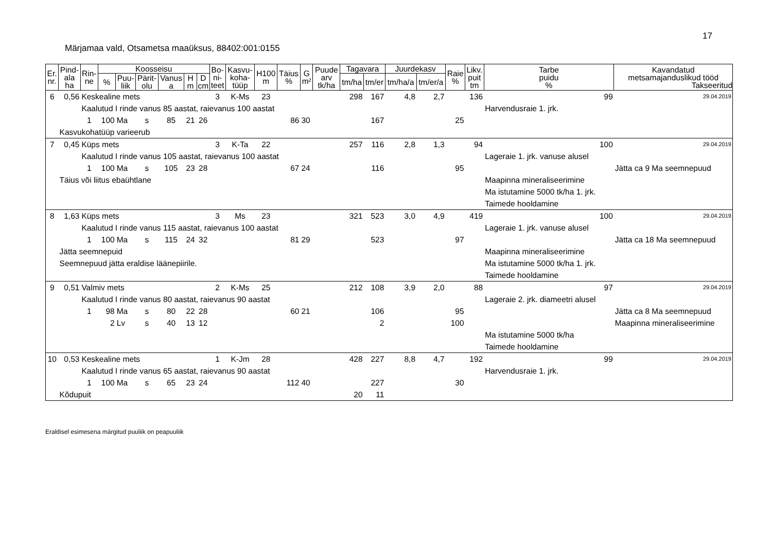17
Märjamaa vald, Otsametsa maaüksus, 88402:001:0155
| Er. nr. | Pind- ala ha | Rin- ne | Koosseisu | | | | | | Bo- ni- teet | Kasvu- koha- tüüp | H100 m | Täius % | G m² | Puude arv tk/ha | Tagavara | | Juurdekasv | | Raie % | Likv. puit tm | Tarbe puidu % | Kavandatud metsamajanduslikud tööd Takseeritud |
| --- | --- | --- | --- | --- | --- | --- | --- | --- | --- | --- | --- | --- | --- | --- | --- | --- | --- | --- | --- | --- | --- | --- |
| | | | % | Puu- liik | Pärit- olu | Vanus a | H m | D cm | | | | | | | tm/ha | tm/er | tm/ha/a | tm/er/a | | | | |
| 6 | 0,56 | Keskealine mets | | | | | | | 3 | K-Ms | 23 | | | | 298 | 167 | 4,8 | 2,7 | | 136 | 99 | 29.04.2019 |
| | | Kaalutud I rinde vanus 85 aastat, raievanus 100 aastat | | | | | | | | | | | | | | | | | | | Harvendusraie 1. jrk. | |
| | | 1 | 100 | Ma | s | 85 | 21 | 26 | | | | 86 | 30 | | | 167 | | | 25 | | | |
| | Kasvukohatüüp varieerub | | | | | | | | | | | | | | | | | | | | | |
| 7 | 0,45 | Küps mets | | | | | | | 3 | K-Ta | 22 | | | | 257 | 116 | 2,8 | 1,3 | | 94 | 100 | 29.04.2019 |
| | | Kaalutud I rinde vanus 105 aastat, raievanus 100 aastat | | | | | | | | | | | | | | | | | | | Lageraie 1. jrk. vanuse alusel | |
| | | 1 | 100 | Ma | s | 105 | 23 | 28 | | | | 67 | 24 | | | 116 | | | 95 | | | Jätta ca 9 Ma seemnepuud |
| | Täius või liitus ebaühtlane | | | | | | | | | | | | | | | | | | | | Maapinna mineraliseerimine | |
| | | | | | | | | | | | | | | | | | | | | | Ma istutamine 5000 tk/ha 1. jrk. | |
| | | | | | | | | | | | | | | | | | | | | | Taimede hooldamine | |
| 8 | 1,63 | Küps mets | | | | | | | 3 | Ms | 23 | | | | 321 | 523 | 3,0 | 4,9 | | 419 | 100 | 29.04.2019 |
| | | Kaalutud I rinde vanus 115 aastat, raievanus 100 aastat | | | | | | | | | | | | | | | | | | | Lageraie 1. jrk. vanuse alusel | |
| | | 1 | 100 | Ma | s | 115 | 24 | 32 | | | | 81 | 29 | | | 523 | | | 97 | | | Jätta ca 18 Ma seemnepuud |
| | Jätta seemnepuid | | | | | | | | | | | | | | | | | | | | Maapinna mineraliseerimine | |
| | Seemnepuud jätta eraldise läänepiirile. | | | | | | | | | | | | | | | | | | | | Ma istutamine 5000 tk/ha 1. jrk. | |
| | | | | | | | | | | | | | | | | | | | | | Taimede hooldamine | |
| 9 | 0,51 | Valmiv mets | | | | | | | 2 | K-Ms | 25 | | | | 212 | 108 | 3,9 | 2,0 | | 88 | 97 | 29.04.2019 |
| | | Kaalutud I rinde vanus 80 aastat, raievanus 90 aastat | | | | | | | | | | | | | | | | | | | Lageraie 2. jrk. diameetri alusel | |
| | | 1 | 98 | Ma | s | 80 | 22 | 28 | | | | 60 | 21 | | | 106 | | | 95 | | | Jätta ca 8 Ma seemnepuud |
| | | | 2 | Lv | s | 40 | 13 | 12 | | | | | | | | 2 | | | 100 | | | Maapinna mineraliseerimine |
| | | | | | | | | | | | | | | | | | | | | | Ma istutamine 5000 tk/ha | |
| | | | | | | | | | | | | | | | | | | | | | Taimede hooldamine | |
| 10 | 0,53 | Keskealine mets | | | | | | | 1 | K-Jm | 28 | | | | 428 | 227 | 8,8 | 4,7 | | 192 | 99 | 29.04.2019 |
| | | Kaalutud I rinde vanus 65 aastat, raievanus 90 aastat | | | | | | | | | | | | | | | | | | | Harvendusraie 1. jrk. | |
| | | 1 | 100 | Ma | s | 65 | 23 | 24 | | | | 112 | 40 | | | 227 | | | 30 | | | |
| | Kõdupuit | | | | | | | | | | | | | | 20 | 11 | | | | | | |
Eraldisel esimesena märgitud puuliik on peapuuliik